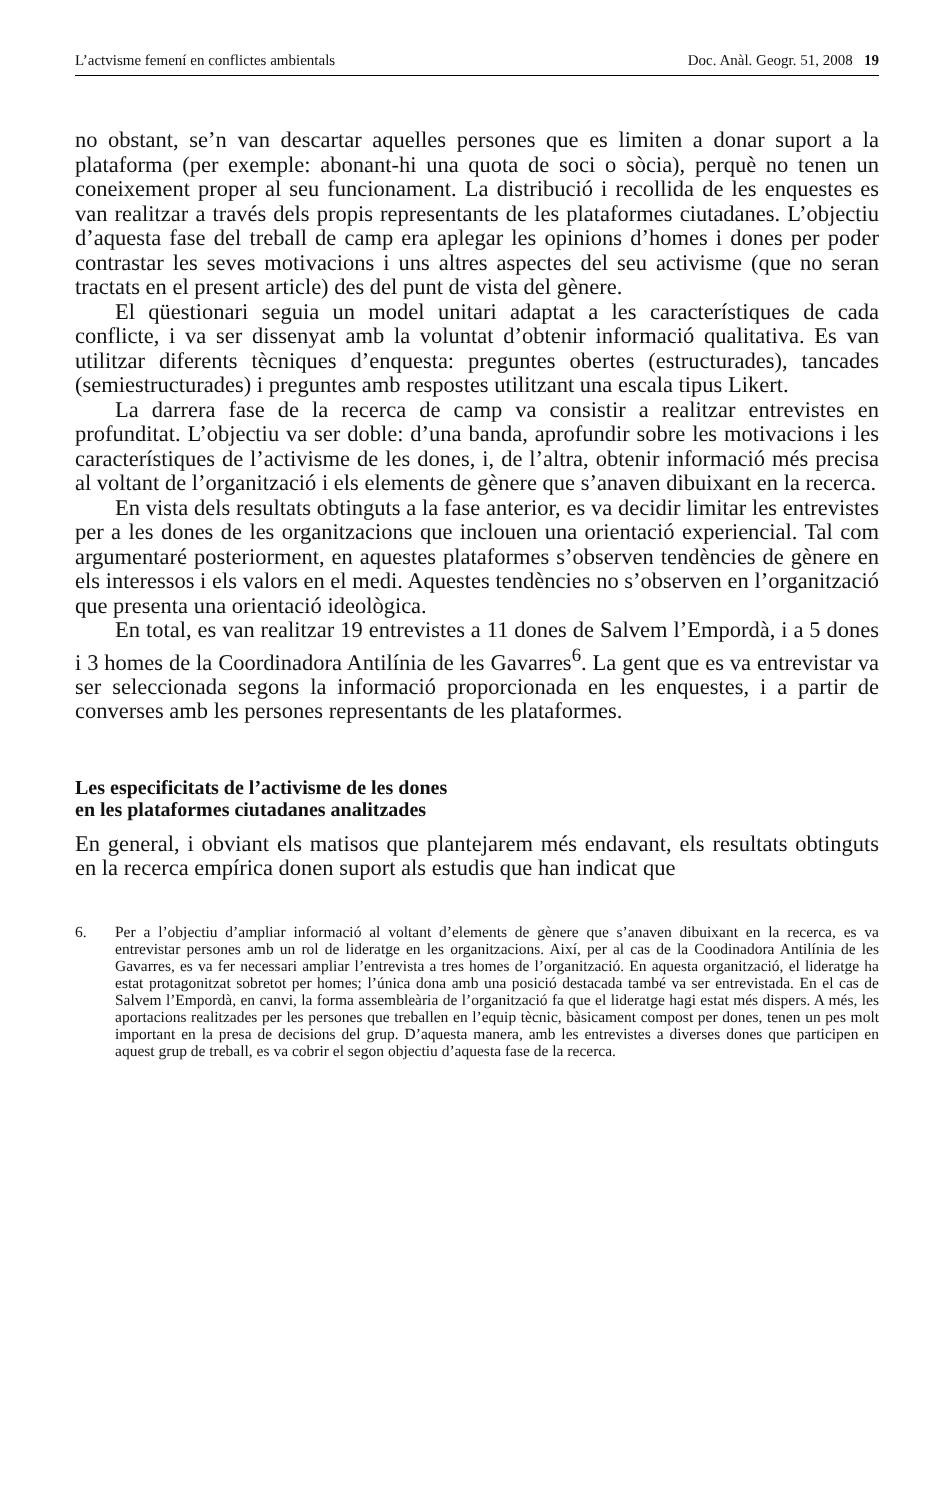L’actvisme femení en conflictes ambientals Doc. Anàl. Geogr. 51, 2008 19
no obstant, se’n van descartar aquelles persones que es limiten a donar suport a la plataforma (per exemple: abonant-hi una quota de soci o sòcia), perquè no tenen un coneixement proper al seu funcionament. La distribució i recollida de les enquestes es van realitzar a través dels propis representants de les plataformes ciutadanes. L’objectiu d’aquesta fase del treball de camp era aplegar les opinions d’homes i dones per poder contrastar les seves motivacions i uns altres aspectes del seu activisme (que no seran tractats en el present article) des del punt de vista del gènere.
El qüestionari seguia un model unitari adaptat a les característiques de cada conflicte, i va ser dissenyat amb la voluntat d’obtenir informació qualitativa. Es van utilitzar diferents tècniques d’enquesta: preguntes obertes (estructurades), tancades (semiestructurades) i preguntes amb respostes utilitzant una escala tipus Likert.
La darrera fase de la recerca de camp va consistir a realitzar entrevistes en profunditat. L’objectiu va ser doble: d’una banda, aprofundir sobre les motivacions i les característiques de l’activisme de les dones, i, de l’altra, obtenir informació més precisa al voltant de l’organització i els elements de gènere que s’anaven dibuixant en la recerca.
En vista dels resultats obtinguts a la fase anterior, es va decidir limitar les entrevistes per a les dones de les organitzacions que inclouen una orientació experiencial. Tal com argumentaré posteriorment, en aquestes plataformes s’observen tendències de gènere en els interessos i els valors en el medi. Aquestes tendències no s’observen en l’organització que presenta una orientació ideològica.
En total, es van realitzar 19 entrevistes a 11 dones de Salvem l’Empordà, i a 5 dones i 3 homes de la Coordinadora Antilínia de les Gavarres<sup>6</sup>. La gent que es va entrevistar va ser seleccionada segons la informació proporcionada en les enquestes, i a partir de converses amb les persones representants de les plataformes.
Les especificitats de l’activisme de les dones
en les plataformes ciutadanes analitzades
En general, i obviant els matisos que plantejarem més endavant, els resultats obtinguts en la recerca empírica donen suport als estudis que han indicat que
6. Per a l’objectiu d’ampliar informació al voltant d’elements de gènere que s’anaven dibuixant en la recerca, es va entrevistar persones amb un rol de lideratge en les organitzacions. Així, per al cas de la Coodinadora Antilínia de les Gavarres, es va fer necessari ampliar l’entrevista a tres homes de l’organització. En aquesta organització, el lideratge ha estat protagonitzat sobretot per homes; l’única dona amb una posició destacada també va ser entrevistada. En el cas de Salvem l’Empordà, en canvi, la forma assembleària de l’organització fa que el lideratge hagi estat més dispers. A més, les aportacions realitzades per les persones que treballen en l’equip tècnic, bàsicament compost per dones, tenen un pes molt important en la presa de decisions del grup. D’aquesta manera, amb les entrevistes a diverses dones que participen en aquest grup de treball, es va cobrir el segon objectiu d’aquesta fase de la recerca.